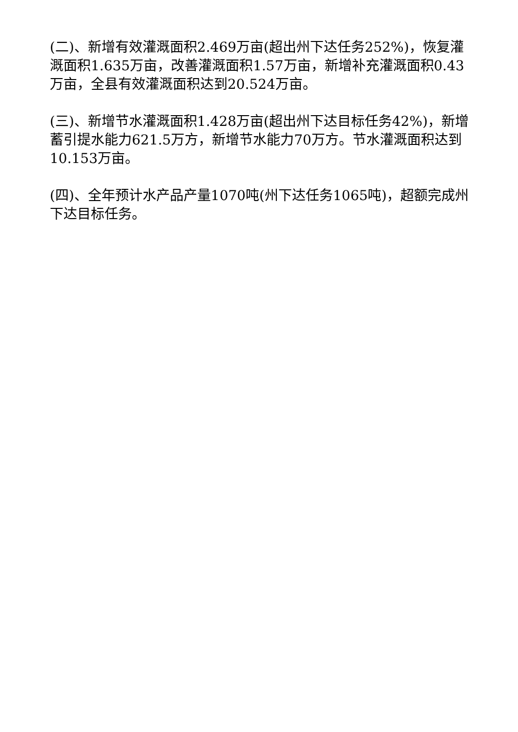(二)、新增有效灌溉面积2.469万亩(超出州下达任务252%)，恢复灌溉面积1.635万亩，改善灌溉面积1.57万亩，新增补充灌溉面积0.43万亩，全县有效灌溉面积达到20.524万亩。
(三)、新增节水灌溉面积1.428万亩(超出州下达目标任务42%)，新增蓄引提水能力621.5万方，新增节水能力70万方。节水灌溉面积达到10.153万亩。
(四)、全年预计水产品产量1070吨(州下达任务1065吨)，超额完成州下达目标任务。